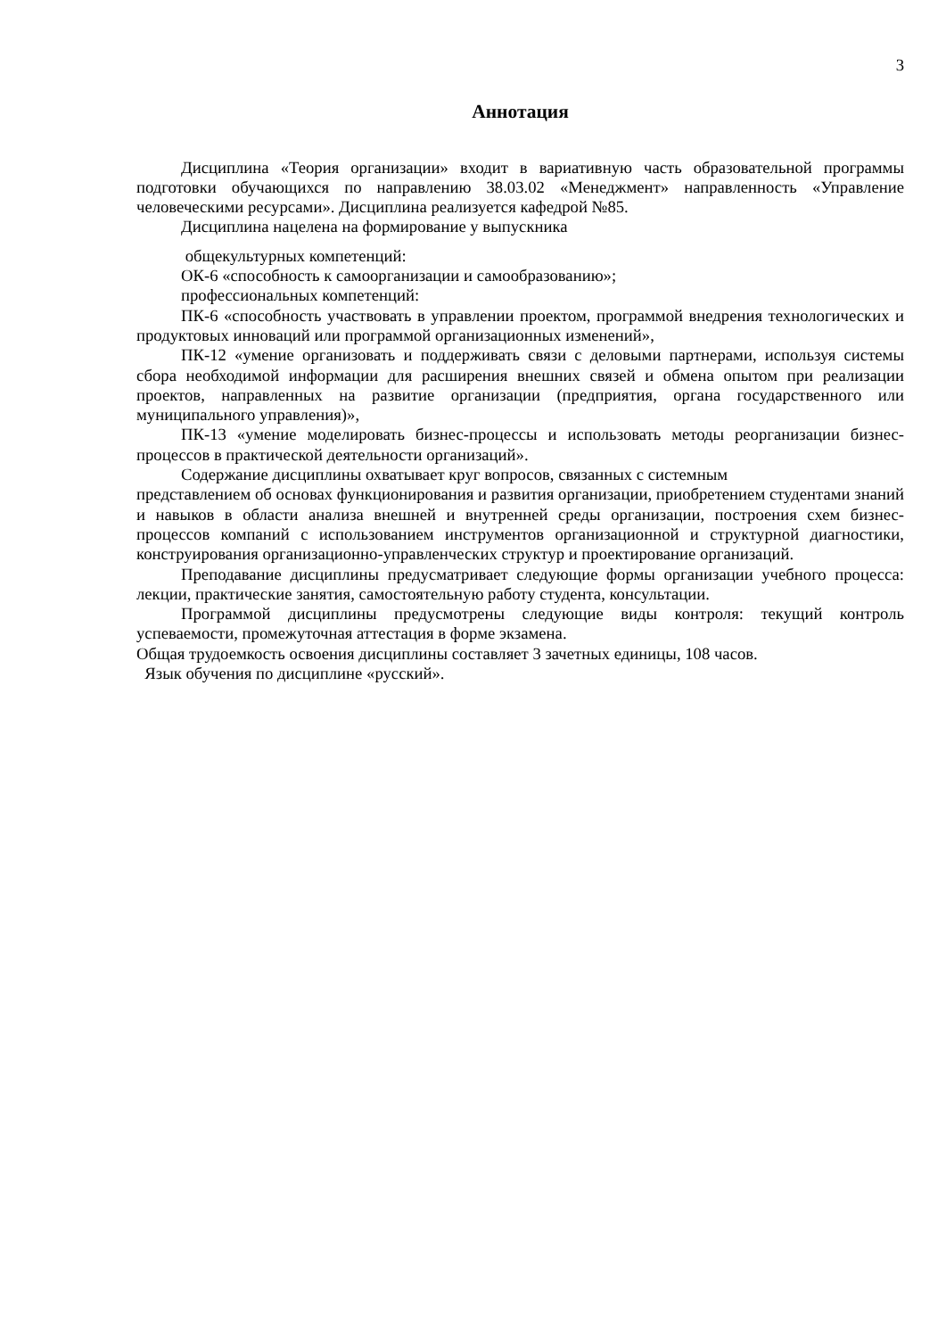3
Аннотация
Дисциплина «Теория организации» входит в вариативную часть образовательной программы подготовки обучающихся по направлению 38.03.02 «Менеджмент» направленность «Управление человеческими ресурсами». Дисциплина реализуется кафедрой №85.
Дисциплина нацелена на формирование у выпускника
общекультурных компетенций:
ОК-6 «способность к самоорганизации и самообразованию»;
профессиональных компетенций:
ПК-6 «способность участвовать в управлении проектом, программой внедрения технологических и продуктовых инноваций или программой организационных изменений»,
ПК-12 «умение организовать и поддерживать связи с деловыми партнерами, используя системы сбора необходимой информации для расширения внешних связей и обмена опытом при реализации проектов, направленных на развитие организации (предприятия, органа государственного или муниципального управления)»,
ПК-13 «умение моделировать бизнес-процессы и использовать методы реорганизации бизнес-процессов в практической деятельности организаций».
Содержание дисциплины охватывает круг вопросов, связанных с системным
представлением об основах функционирования и развития организации, приобретением студентами знаний и навыков в области анализа внешней и внутренней среды организации, построения схем бизнес-процессов компаний с использованием инструментов организационной и структурной диагностики, конструирования организационно-управленческих структур и проектирование организаций.
Преподавание дисциплины предусматривает следующие формы организации учебного процесса: лекции, практические занятия, самостоятельную работу студента, консультации.
Программой дисциплины предусмотрены следующие виды контроля: текущий контроль успеваемости, промежуточная аттестация в форме экзамена.
Общая трудоемкость освоения дисциплины составляет 3 зачетных единицы, 108 часов.
Язык обучения по дисциплине «русский».